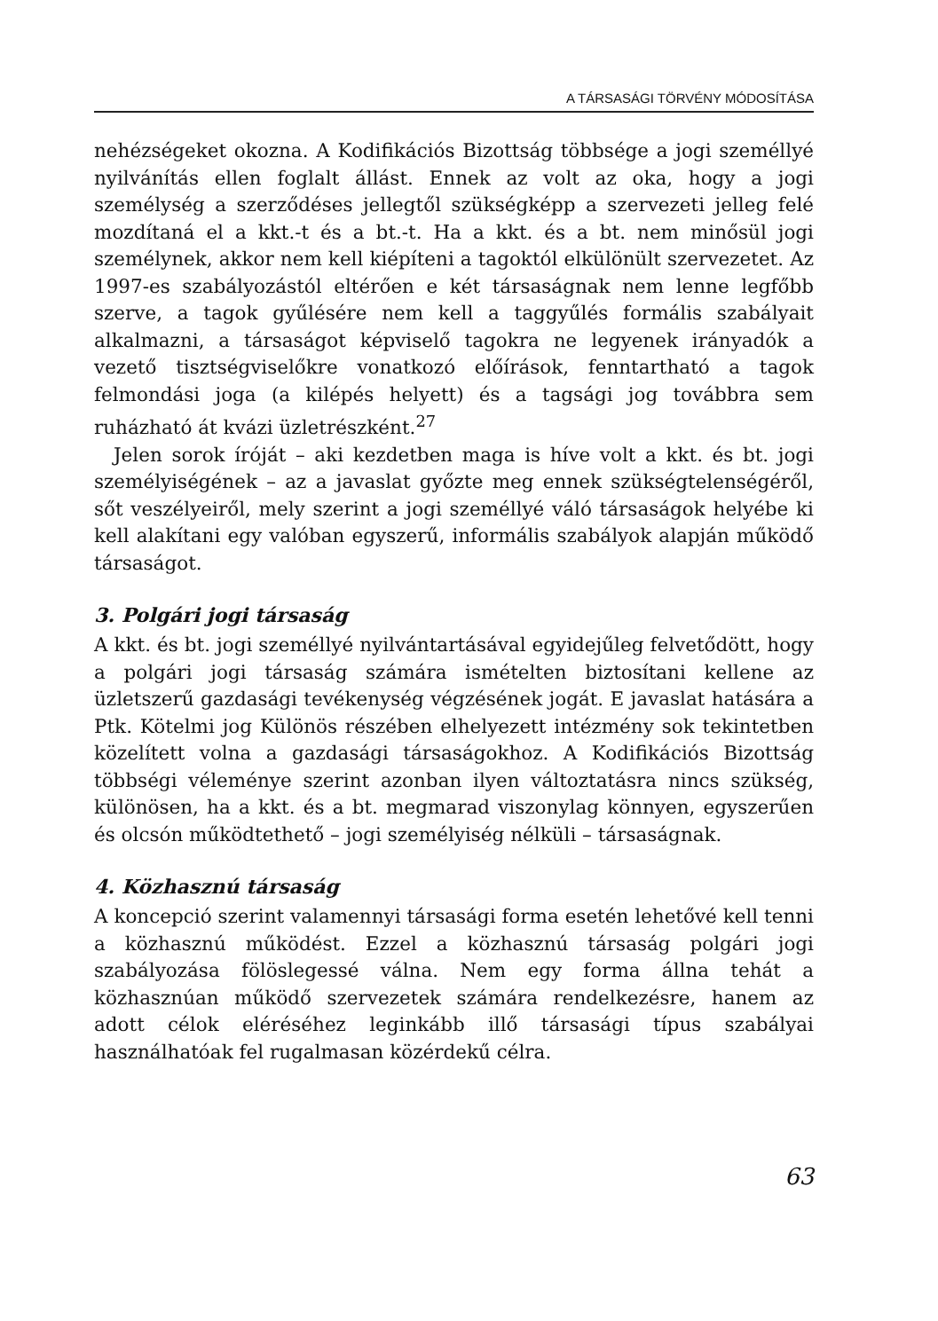A TÁRSASÁGI TÖRVÉNY MÓDOSÍTÁSA
nehézségeket okozna. A Kodifikációs Bizottság többsége a jogi személlyé nyilvánítás ellen foglalt állást. Ennek az volt az oka, hogy a jogi személység a szerződéses jellegtől szükségképp a szervezeti jelleg felé mozdítaná el a kkt.-t és a bt.-t. Ha a kkt. és a bt. nem minősül jogi személynek, akkor nem kell kiépíteni a tagoktól elkülönült szervezetet. Az 1997-es szabályozástól eltérően e két társaságnak nem lenne legfőbb szerve, a tagok gyűlésére nem kell a taggyűlés formális szabályait alkalmazni, a társaságot képviselő tagokra ne legyenek irányadók a vezető tisztségviselőkre vonatkozó előírások, fenntartható a tagok felmondási joga (a kilépés helyett) és a tagsági jog továbbra sem ruházható át kvázi üzletrészként.<sup>27</sup>
Jelen sorok íróját – aki kezdetben maga is híve volt a kkt. és bt. jogi személyiségének – az a javaslat győzte meg ennek szükségtelenségéről, sőt veszélyeiről, mely szerint a jogi személlyé váló társaságok helyébe ki kell alakítani egy valóban egyszerű, informális szabályok alapján működő társaságot.
3. Polgári jogi társaság
A kkt. és bt. jogi személlyé nyilvántartásával egyidejűleg felvetődött, hogy a polgári jogi társaság számára ismételten biztosítani kellene az üzletszerű gazdasági tevékenység végzésének jogát. E javaslat hatására a Ptk. Kötelmi jog Különös részében elhelyezett intézmény sok tekintetben közelített volna a gazdasági társaságokhoz. A Kodifikációs Bizottság többségi véleménye szerint azonban ilyen változtatásra nincs szükség, különösen, ha a kkt. és a bt. megmarad viszonylag könnyen, egyszerűen és olcsón működtethető – jogi személyiség nélküli – társaságnak.
4. Közhasznú társaság
A koncepció szerint valamennyi társasági forma esetén lehetővé kell tenni a közhasznú működést. Ezzel a közhasznú társaság polgári jogi szabályozása fölöslegessé válna. Nem egy forma állna tehát a közhasznúan működő szervezetek számára rendelkezésre, hanem az adott célok eléréséhez leginkább illő társasági típus szabályai használhatóak fel rugalmasan közérdekű célra.
63